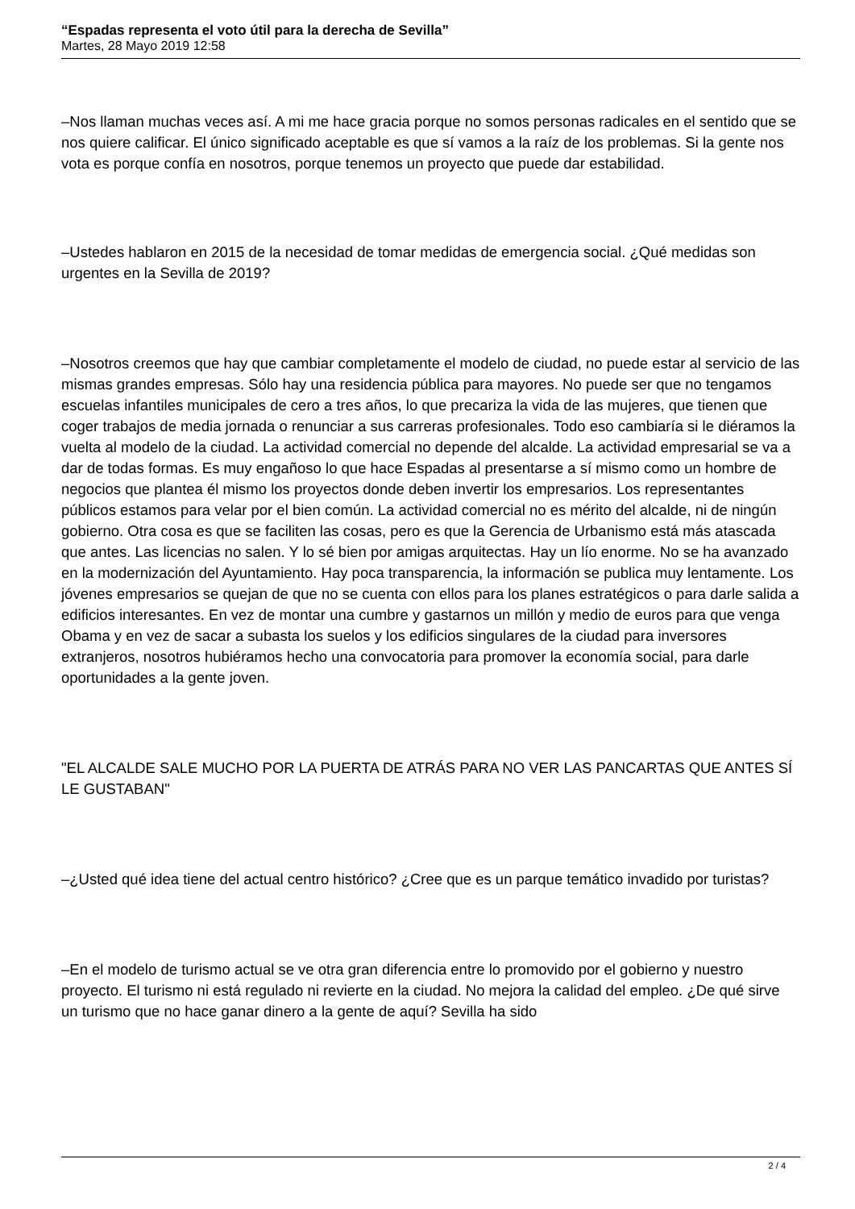“Espadas representa el voto útil para la derecha de Sevilla”
Martes, 28 Mayo 2019 12:58
–Nos llaman muchas veces así. A mi me hace gracia porque no somos personas radicales en el sentido que se nos quiere calificar. El único significado aceptable es que sí vamos a la raíz de los problemas. Si la gente nos vota es porque confía en nosotros, porque tenemos un proyecto que puede dar estabilidad.
–Ustedes hablaron en 2015 de la necesidad de tomar medidas de emergencia social. ¿Qué medidas son urgentes en la Sevilla de 2019?
–Nosotros creemos que hay que cambiar completamente el modelo de ciudad, no puede estar al servicio de las mismas grandes empresas. Sólo hay una residencia pública para mayores. No puede ser que no tengamos escuelas infantiles municipales de cero a tres años, lo que precariza la vida de las mujeres, que tienen que coger trabajos de media jornada o renunciar a sus carreras profesionales. Todo eso cambiaría si le diéramos la vuelta al modelo de la ciudad. La actividad comercial no depende del alcalde. La actividad empresarial se va a dar de todas formas. Es muy engañoso lo que hace Espadas al presentarse a sí mismo como un hombre de negocios que plantea él mismo los proyectos donde deben invertir los empresarios. Los representantes públicos estamos para velar por el bien común. La actividad comercial no es mérito del alcalde, ni de ningún gobierno. Otra cosa es que se faciliten las cosas, pero es que la Gerencia de Urbanismo está más atascada que antes. Las licencias no salen. Y lo sé bien por amigas arquitectas. Hay un lío enorme. No se ha avanzado en la modernización del Ayuntamiento. Hay poca transparencia, la información se publica muy lentamente. Los jóvenes empresarios se quejan de que no se cuenta con ellos para los planes estratégicos o para darle salida a edificios interesantes. En vez de montar una cumbre y gastarnos un millón y medio de euros para que venga Obama y en vez de sacar a subasta los suelos y los edificios singulares de la ciudad para inversores extranjeros, nosotros hubiéramos hecho una convocatoria para promover la economía social, para darle oportunidades a la gente joven.
"EL ALCALDE SALE MUCHO POR LA PUERTA DE ATRÁS PARA NO VER LAS PANCARTAS QUE ANTES SÍ LE GUSTABAN"
–¿Usted qué idea tiene del actual centro histórico? ¿Cree que es un parque temático invadido por turistas?
–En el modelo de turismo actual se ve otra gran diferencia entre lo promovido por el gobierno y nuestro proyecto. El turismo ni está regulado ni revierte en la ciudad. No mejora la calidad del empleo. ¿De qué sirve un turismo que no hace ganar dinero a la gente de aquí? Sevilla ha sido
2 / 4